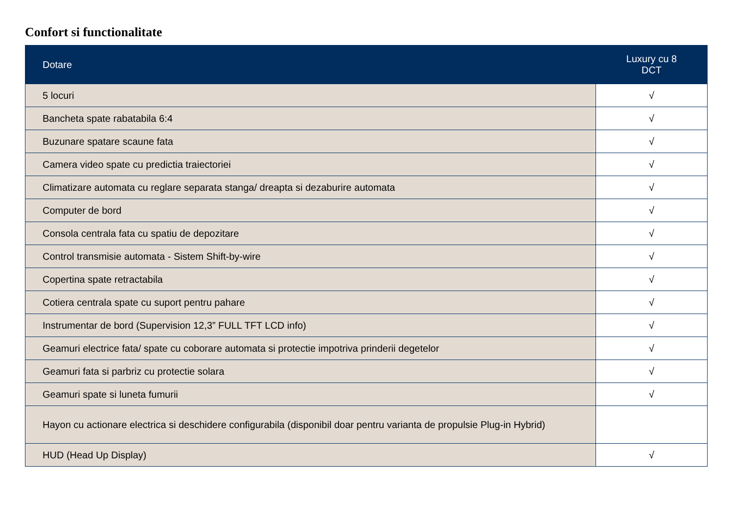Confort si functionalitate
| Dotare | Luxury cu 8 DCT |
| --- | --- |
| 5 locuri | √ |
| Bancheta spate rabatabila 6:4 | √ |
| Buzunare spatare scaune fata | √ |
| Camera video spate cu predictia traiectoriei | √ |
| Climatizare automata cu reglare separata stanga/ dreapta si dezaburire automata | √ |
| Computer de bord | √ |
| Consola centrala fata cu spatiu de depozitare | √ |
| Control transmisie automata - Sistem Shift-by-wire | √ |
| Copertina spate retractabila | √ |
| Cotiera centrala spate cu suport pentru pahare | √ |
| Instrumentar de bord (Supervision 12,3” FULL TFT LCD info) | √ |
| Geamuri electrice fata/ spate cu coborare automata si protectie impotriva prinderii degetelor | √ |
| Geamuri fata si parbriz cu protectie solara | √ |
| Geamuri spate si luneta fumurii | √ |
| Hayon cu actionare electrica si deschidere configurabila (disponibil doar pentru varianta de propulsie Plug-in Hybrid) | |
| HUD (Head Up Display) | √ |